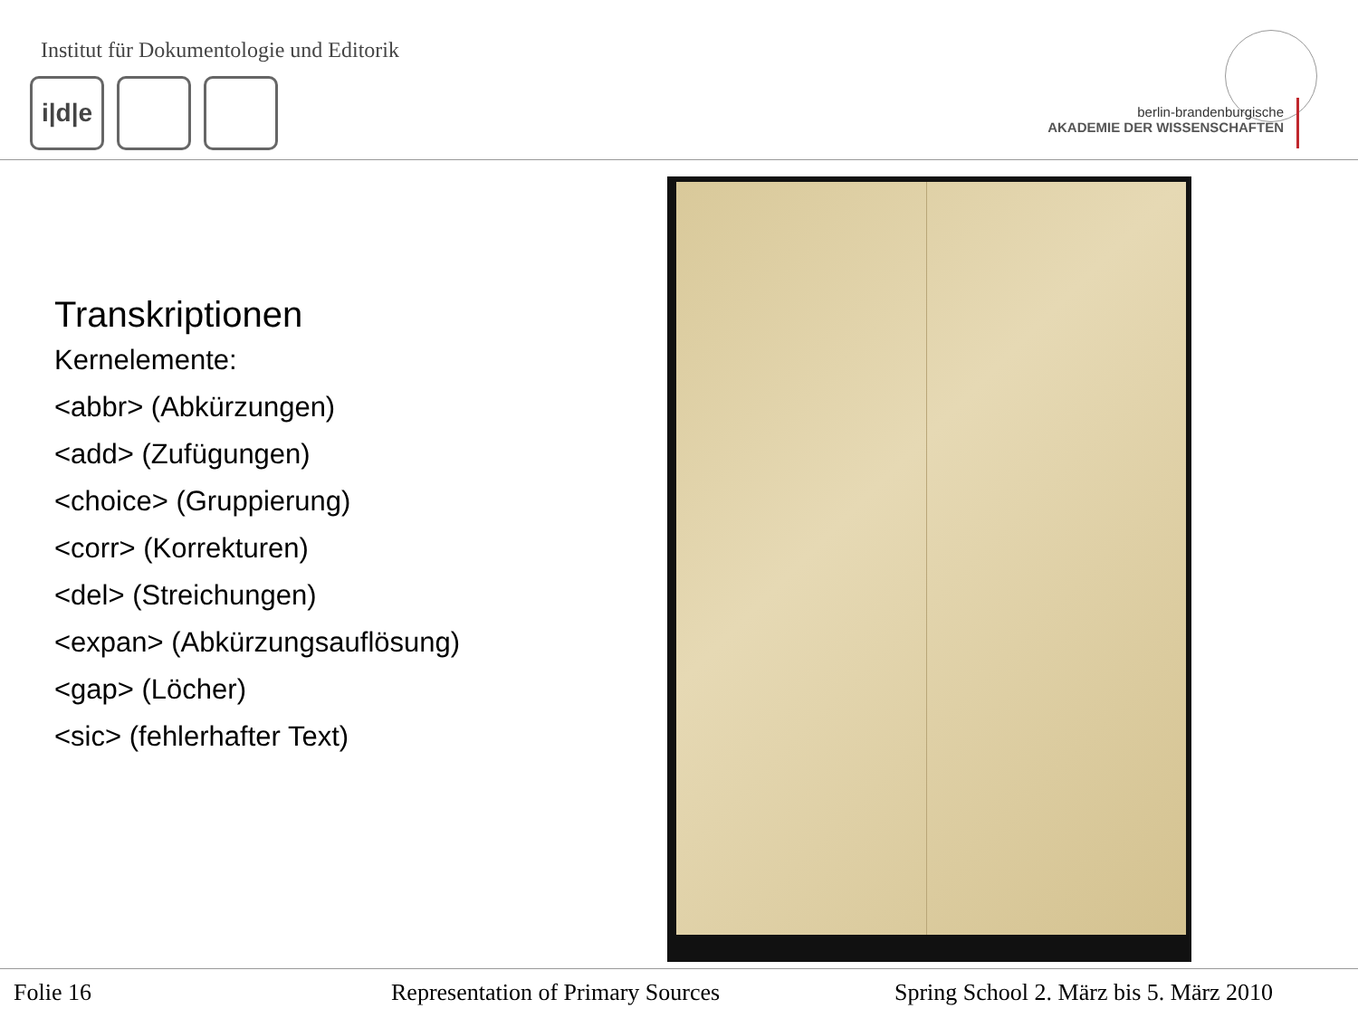Institut für Dokumentologie und Editorik
i|d|e
berlin-brandenburgische
AKADEMIE DER WISSENSCHAFTEN
Transkriptionen
Kernelemente:
<abbr> (Abkürzungen)
<add> (Zufügungen)
<choice> (Gruppierung)
<corr> (Korrekturen)
<del> (Streichungen)
<expan> (Abkürzungsauflösung)
<gap> (Löcher)
<sic> (fehlerhafter Text)
Folie 16
Representation of Primary Sources
Spring School 2. März bis 5. März 2010